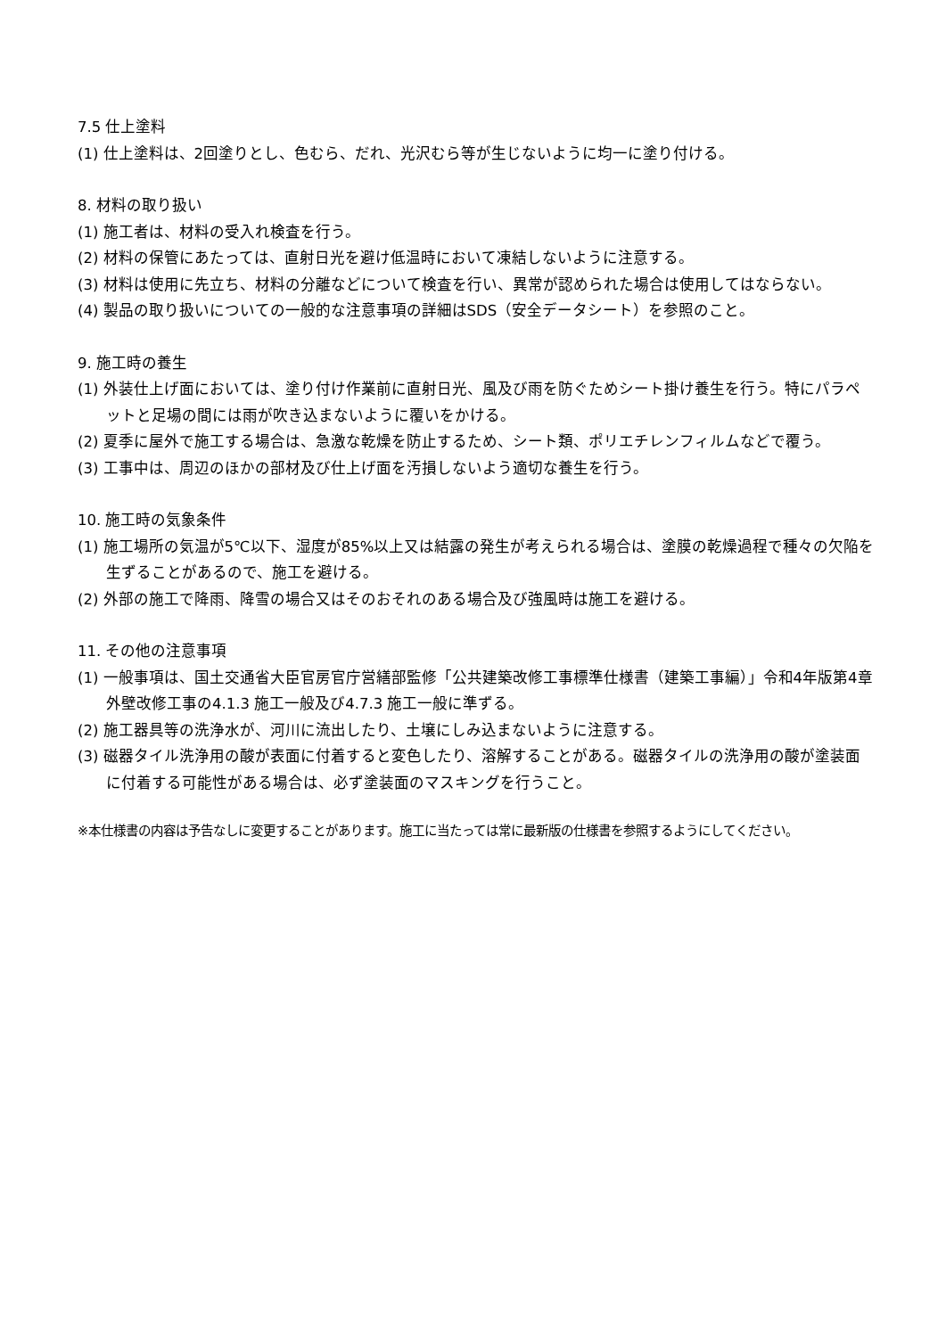7.5 仕上塗料
(1) 仕上塗料は、2回塗りとし、色むら、だれ、光沢むら等が生じないように均一に塗り付ける。
8. 材料の取り扱い
(1) 施工者は、材料の受入れ検査を行う。
(2) 材料の保管にあたっては、直射日光を避け低温時において凍結しないように注意する。
(3) 材料は使用に先立ち、材料の分離などについて検査を行い、異常が認められた場合は使用してはならない。
(4) 製品の取り扱いについての一般的な注意事項の詳細はSDS（安全データシート）を参照のこと。
9. 施工時の養生
(1) 外装仕上げ面においては、塗り付け作業前に直射日光、風及び雨を防ぐためシート掛け養生を行う。特にパラペットと足場の間には雨が吹き込まないように覆いをかける。
(2) 夏季に屋外で施工する場合は、急激な乾燥を防止するため、シート類、ポリエチレンフィルムなどで覆う。
(3) 工事中は、周辺のほかの部材及び仕上げ面を汚損しないよう適切な養生を行う。
10. 施工時の気象条件
(1) 施工場所の気温が5℃以下、湿度が85%以上又は結露の発生が考えられる場合は、塗膜の乾燥過程で種々の欠陥を生ずることがあるので、施工を避ける。
(2) 外部の施工で降雨、降雪の場合又はそのおそれのある場合及び強風時は施工を避ける。
11. その他の注意事項
(1) 一般事項は、国土交通省大臣官房官庁営繕部監修「公共建築改修工事標準仕様書（建築工事編）」令和4年版第4章 外壁改修工事の4.1.3 施工一般及び4.7.3 施工一般に準ずる。
(2) 施工器具等の洗浄水が、河川に流出したり、土壌にしみ込まないように注意する。
(3) 磁器タイル洗浄用の酸が表面に付着すると変色したり、溶解することがある。磁器タイルの洗浄用の酸が塗装面に付着する可能性がある場合は、必ず塗装面のマスキングを行うこと。
※本仕様書の内容は予告なしに変更することがあります。施工に当たっては常に最新版の仕様書を参照するようにしてください。